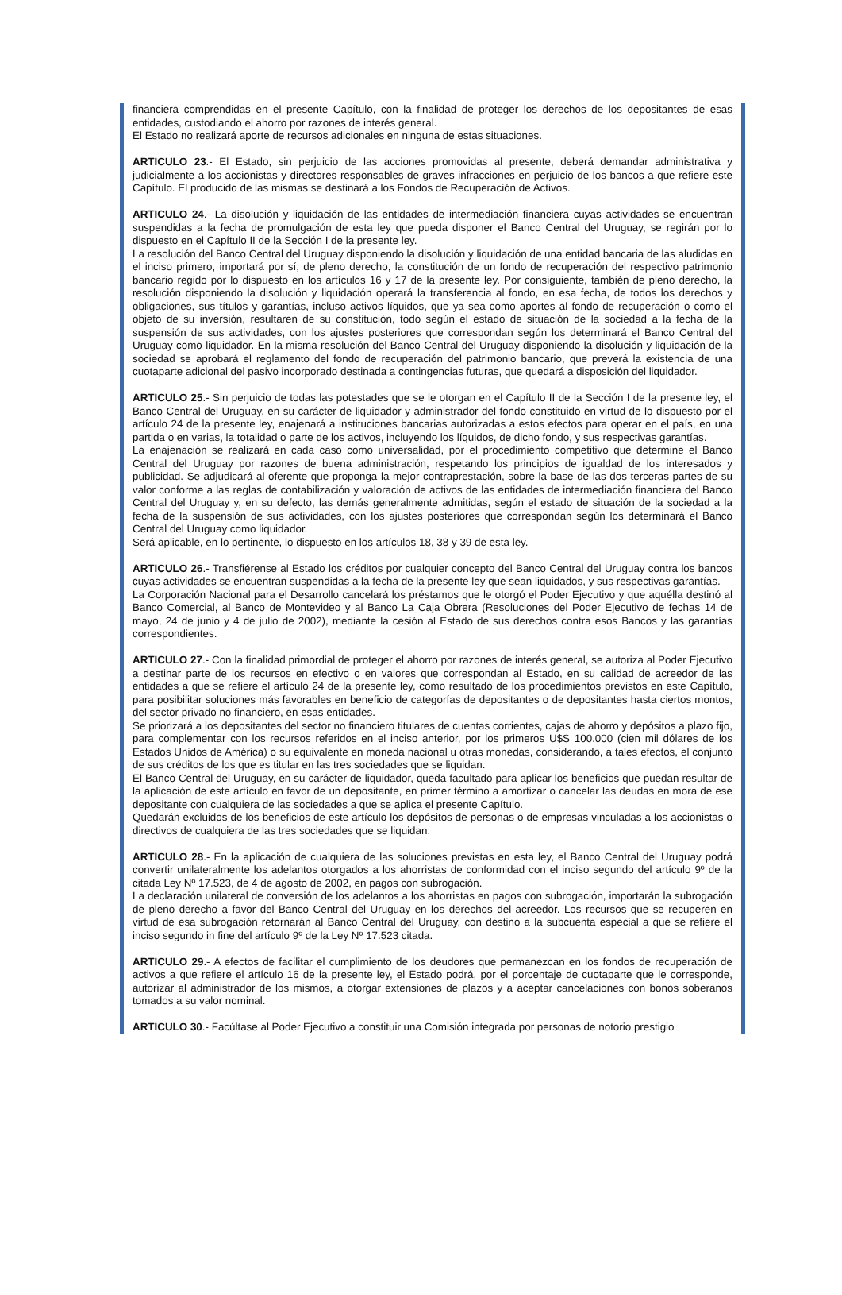financiera comprendidas en el presente Capítulo, con la finalidad de proteger los derechos de los depositantes de esas entidades, custodiando el ahorro por razones de interés general.
El Estado no realizará aporte de recursos adicionales en ninguna de estas situaciones.
ARTICULO 23.- El Estado, sin perjuicio de las acciones promovidas al presente, deberá demandar administrativa y judicialmente a los accionistas y directores responsables de graves infracciones en perjuicio de los bancos a que refiere este Capítulo. El producido de las mismas se destinará a los Fondos de Recuperación de Activos.
ARTICULO 24.- La disolución y liquidación de las entidades de intermediación financiera cuyas actividades se encuentran suspendidas a la fecha de promulgación de esta ley que pueda disponer el Banco Central del Uruguay, se regirán por lo dispuesto en el Capítulo II de la Sección I de la presente ley.
La resolución del Banco Central del Uruguay disponiendo la disolución y liquidación de una entidad bancaria de las aludidas en el inciso primero, importará por sí, de pleno derecho, la constitución de un fondo de recuperación del respectivo patrimonio bancario regido por lo dispuesto en los artículos 16 y 17 de la presente ley. Por consiguiente, también de pleno derecho, la resolución disponiendo la disolución y liquidación operará la transferencia al fondo, en esa fecha, de todos los derechos y obligaciones, sus títulos y garantías, incluso activos líquidos, que ya sea como aportes al fondo de recuperación o como el objeto de su inversión, resultaren de su constitución, todo según el estado de situación de la sociedad a la fecha de la suspensión de sus actividades, con los ajustes posteriores que correspondan según los determinará el Banco Central del Uruguay como liquidador. En la misma resolución del Banco Central del Uruguay disponiendo la disolución y liquidación de la sociedad se aprobará el reglamento del fondo de recuperación del patrimonio bancario, que preverá la existencia de una cuotaparte adicional del pasivo incorporado destinada a contingencias futuras, que quedará a disposición del liquidador.
ARTICULO 25.- Sin perjuicio de todas las potestades que se le otorgan en el Capítulo II de la Sección I de la presente ley, el Banco Central del Uruguay, en su carácter de liquidador y administrador del fondo constituido en virtud de lo dispuesto por el artículo 24 de la presente ley, enajenará a instituciones bancarias autorizadas a estos efectos para operar en el país, en una partida o en varias, la totalidad o parte de los activos, incluyendo los líquidos, de dicho fondo, y sus respectivas garantías.
La enajenación se realizará en cada caso como universalidad, por el procedimiento competitivo que determine el Banco Central del Uruguay por razones de buena administración, respetando los principios de igualdad de los interesados y publicidad. Se adjudicará al oferente que proponga la mejor contraprestación, sobre la base de las dos terceras partes de su valor conforme a las reglas de contabilización y valoración de activos de las entidades de intermediación financiera del Banco Central del Uruguay y, en su defecto, las demás generalmente admitidas, según el estado de situación de la sociedad a la fecha de la suspensión de sus actividades, con los ajustes posteriores que correspondan según los determinará el Banco Central del Uruguay como liquidador.
Será aplicable, en lo pertinente, lo dispuesto en los artículos 18, 38 y 39 de esta ley.
ARTICULO 26.- Transfiérense al Estado los créditos por cualquier concepto del Banco Central del Uruguay contra los bancos cuyas actividades se encuentran suspendidas a la fecha de la presente ley que sean liquidados, y sus respectivas garantías.
La Corporación Nacional para el Desarrollo cancelará los préstamos que le otorgó el Poder Ejecutivo y que aquélla destinó al Banco Comercial, al Banco de Montevideo y al Banco La Caja Obrera (Resoluciones del Poder Ejecutivo de fechas 14 de mayo, 24 de junio y 4 de julio de 2002), mediante la cesión al Estado de sus derechos contra esos Bancos y las garantías correspondientes.
ARTICULO 27.- Con la finalidad primordial de proteger el ahorro por razones de interés general, se autoriza al Poder Ejecutivo a destinar parte de los recursos en efectivo o en valores que correspondan al Estado, en su calidad de acreedor de las entidades a que se refiere el artículo 24 de la presente ley, como resultado de los procedimientos previstos en este Capítulo, para posibilitar soluciones más favorables en beneficio de categorías de depositantes o de depositantes hasta ciertos montos, del sector privado no financiero, en esas entidades.
Se priorizará a los depositantes del sector no financiero titulares de cuentas corrientes, cajas de ahorro y depósitos a plazo fijo, para complementar con los recursos referidos en el inciso anterior, por los primeros U$S 100.000 (cien mil dólares de los Estados Unidos de América) o su equivalente en moneda nacional u otras monedas, considerando, a tales efectos, el conjunto de sus créditos de los que es titular en las tres sociedades que se liquidan.
El Banco Central del Uruguay, en su carácter de liquidador, queda facultado para aplicar los beneficios que puedan resultar de la aplicación de este artículo en favor de un depositante, en primer término a amortizar o cancelar las deudas en mora de ese depositante con cualquiera de las sociedades a que se aplica el presente Capítulo.
Quedarán excluidos de los beneficios de este artículo los depósitos de personas o de empresas vinculadas a los accionistas o directivos de cualquiera de las tres sociedades que se liquidan.
ARTICULO 28.- En la aplicación de cualquiera de las soluciones previstas en esta ley, el Banco Central del Uruguay podrá convertir unilateralmente los adelantos otorgados a los ahorristas de conformidad con el inciso segundo del artículo 9º de la citada Ley Nº 17.523, de 4 de agosto de 2002, en pagos con subrogación.
La declaración unilateral de conversión de los adelantos a los ahorristas en pagos con subrogación, importarán la subrogación de pleno derecho a favor del Banco Central del Uruguay en los derechos del acreedor. Los recursos que se recuperen en virtud de esa subrogación retornarán al Banco Central del Uruguay, con destino a la subcuenta especial a que se refiere el inciso segundo in fine del artículo 9º de la Ley Nº 17.523 citada.
ARTICULO 29.- A efectos de facilitar el cumplimiento de los deudores que permanezcan en los fondos de recuperación de activos a que refiere el artículo 16 de la presente ley, el Estado podrá, por el porcentaje de cuotaparte que le corresponde, autorizar al administrador de los mismos, a otorgar extensiones de plazos y a aceptar cancelaciones con bonos soberanos tomados a su valor nominal.
ARTICULO 30.- Facúltase al Poder Ejecutivo a constituir una Comisión integrada por personas de notorio prestigio